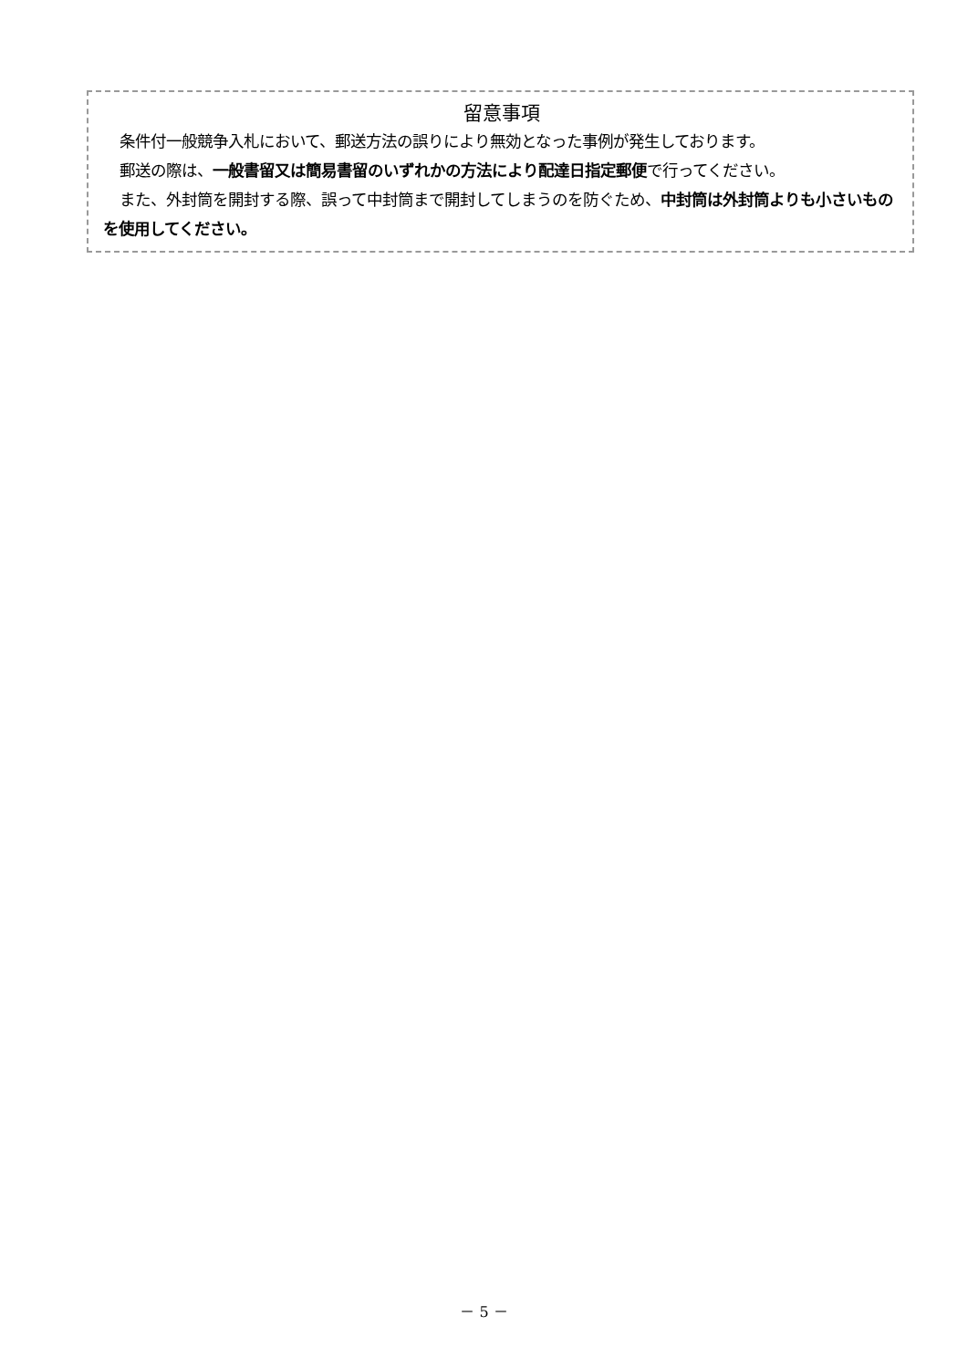留意事項
条件付一般競争入札において、郵送方法の誤りにより無効となった事例が発生しております。
郵送の際は、一般書留又は簡易書留のいずれかの方法により配達日指定郵便で行ってください。
また、外封筒を開封する際、誤って中封筒まで開封してしまうのを防ぐため、中封筒は外封筒よりも小さいものを使用してください。
－ 5 －